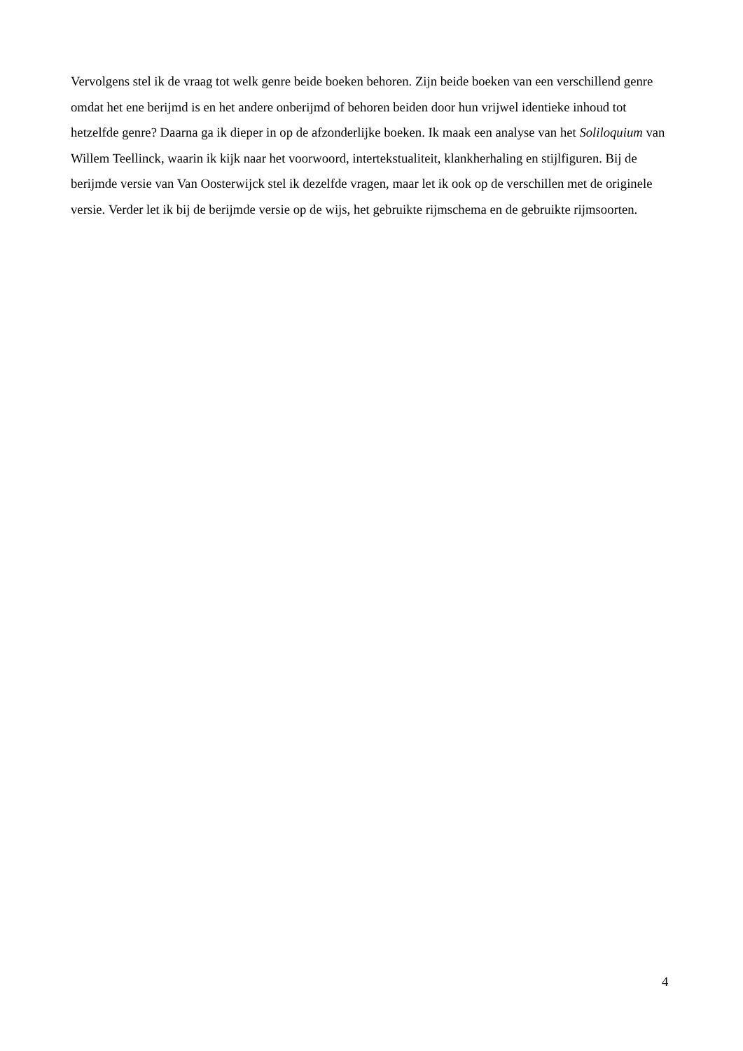Vervolgens stel ik de vraag tot welk genre beide boeken behoren. Zijn beide boeken van een verschillend genre omdat het ene berijmd is en het andere onberijmd of behoren beiden door hun vrijwel identieke inhoud tot hetzelfde genre? Daarna ga ik dieper in op de afzonderlijke boeken. Ik maak een analyse van het Soliloquium van Willem Teellinck, waarin ik kijk naar het voorwoord, intertekstualiteit, klankherhaling en stijlfiguren. Bij de berijmde versie van Van Oosterwijck stel ik dezelfde vragen, maar let ik ook op de verschillen met de originele versie. Verder let ik bij de berijmde versie op de wijs, het gebruikte rijmschema en de gebruikte rijmsoorten.
4